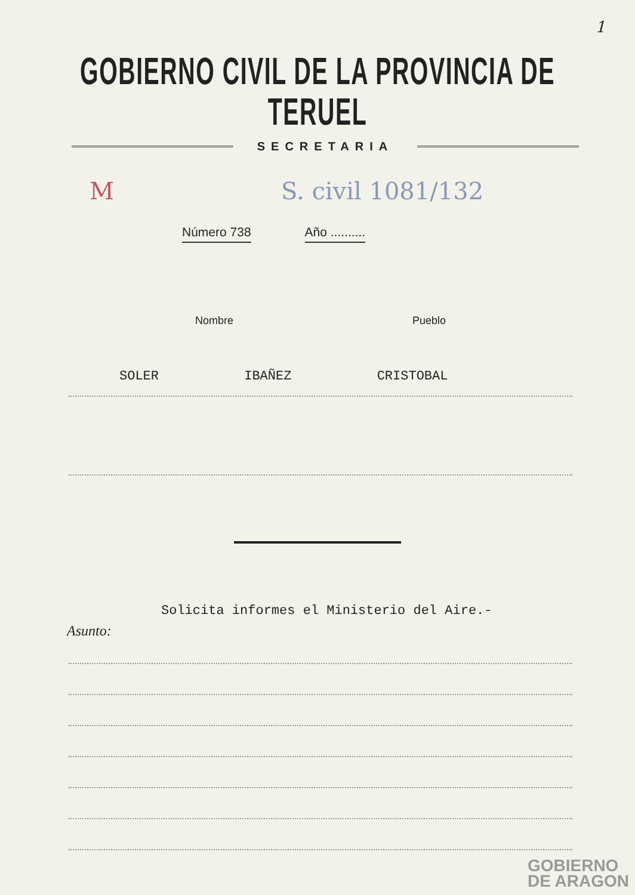1
GOBIERNO CIVIL DE LA PROVINCIA DE TERUEL
SECRETARIA
M S. civil 1081/132
Número 738 Año ..........
Nombre Pueblo
SOLER IBAÑEZ CRISTOBAL
Solicita informes el Ministerio del Aire.-
Asunto:
GOBIERNO
DE ARAGON